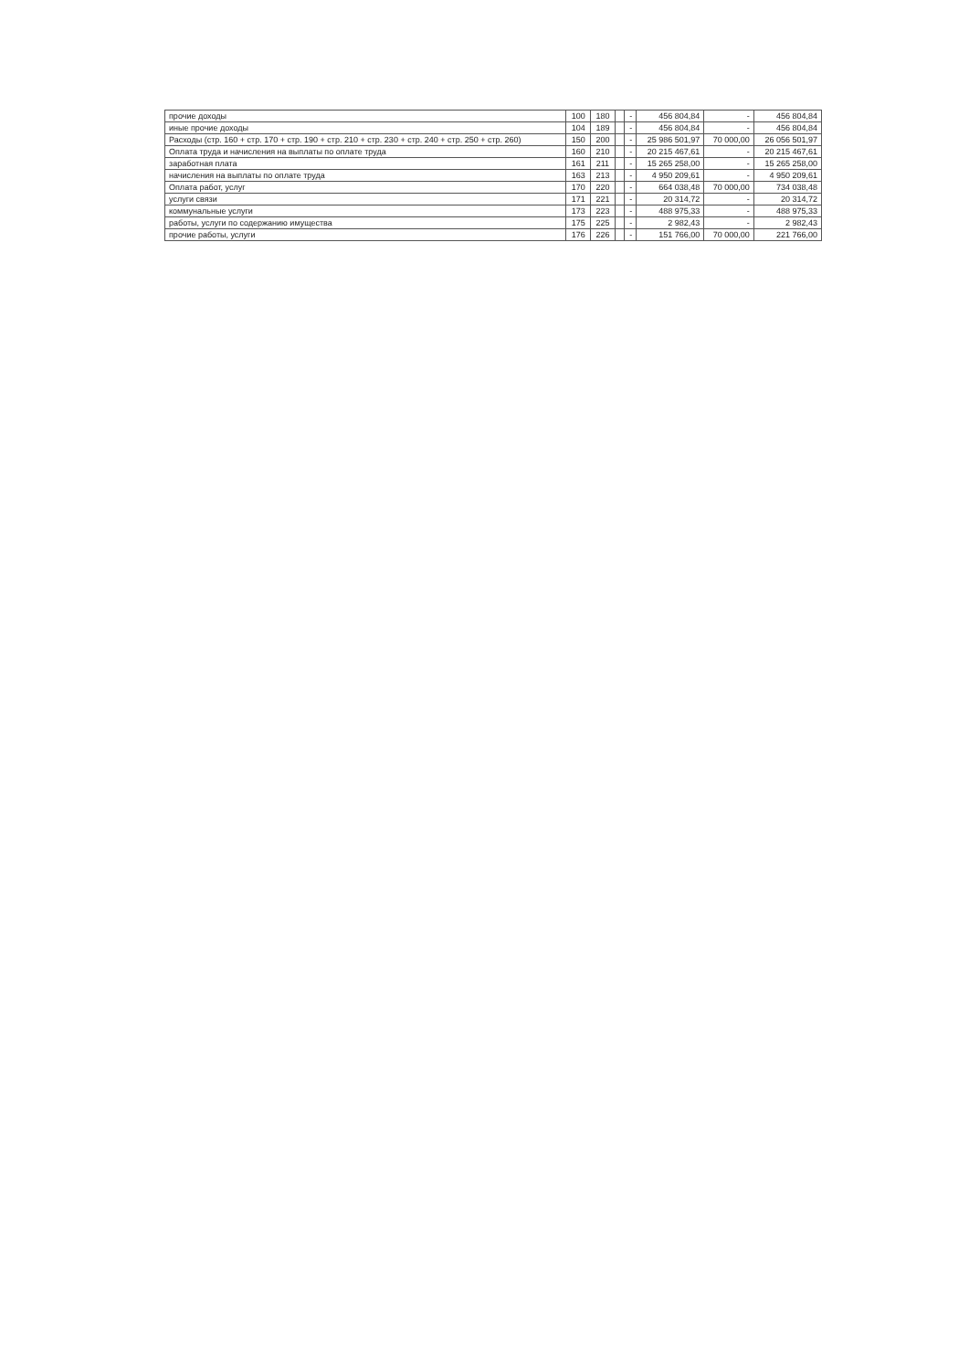| прочие доходы | 100 | 180 | | - | 456 804,84 | - | 456 804,84 |
| иные прочие доходы | 104 | 189 | | - | 456 804,84 | - | 456 804,84 |
| Расходы (стр. 160 + стр. 170 + стр. 190 + стр. 210 + стр. 230 + стр. 240 + стр. 250 + стр. 260) | 150 | 200 | | - | 25 986 501,97 | 70 000,00 | 26 056 501,97 |
| Оплата труда и начисления на выплаты по оплате труда | 160 | 210 | | - | 20 215 467,61 | - | 20 215 467,61 |
| заработная плата | 161 | 211 | | - | 15 265 258,00 | - | 15 265 258,00 |
| начисления на выплаты по оплате труда | 163 | 213 | | - | 4 950 209,61 | - | 4 950 209,61 |
| Оплата работ, услуг | 170 | 220 | | - | 664 038,48 | 70 000,00 | 734 038,48 |
| услуги связи | 171 | 221 | | - | 20 314,72 | - | 20 314,72 |
| коммунальные услуги | 173 | 223 | | - | 488 975,33 | - | 488 975,33 |
| работы, услуги по содержанию имущества | 175 | 225 | | - | 2 982,43 | - | 2 982,43 |
| прочие работы, услуги | 176 | 226 | | - | 151 766,00 | 70 000,00 | 221 766,00 |